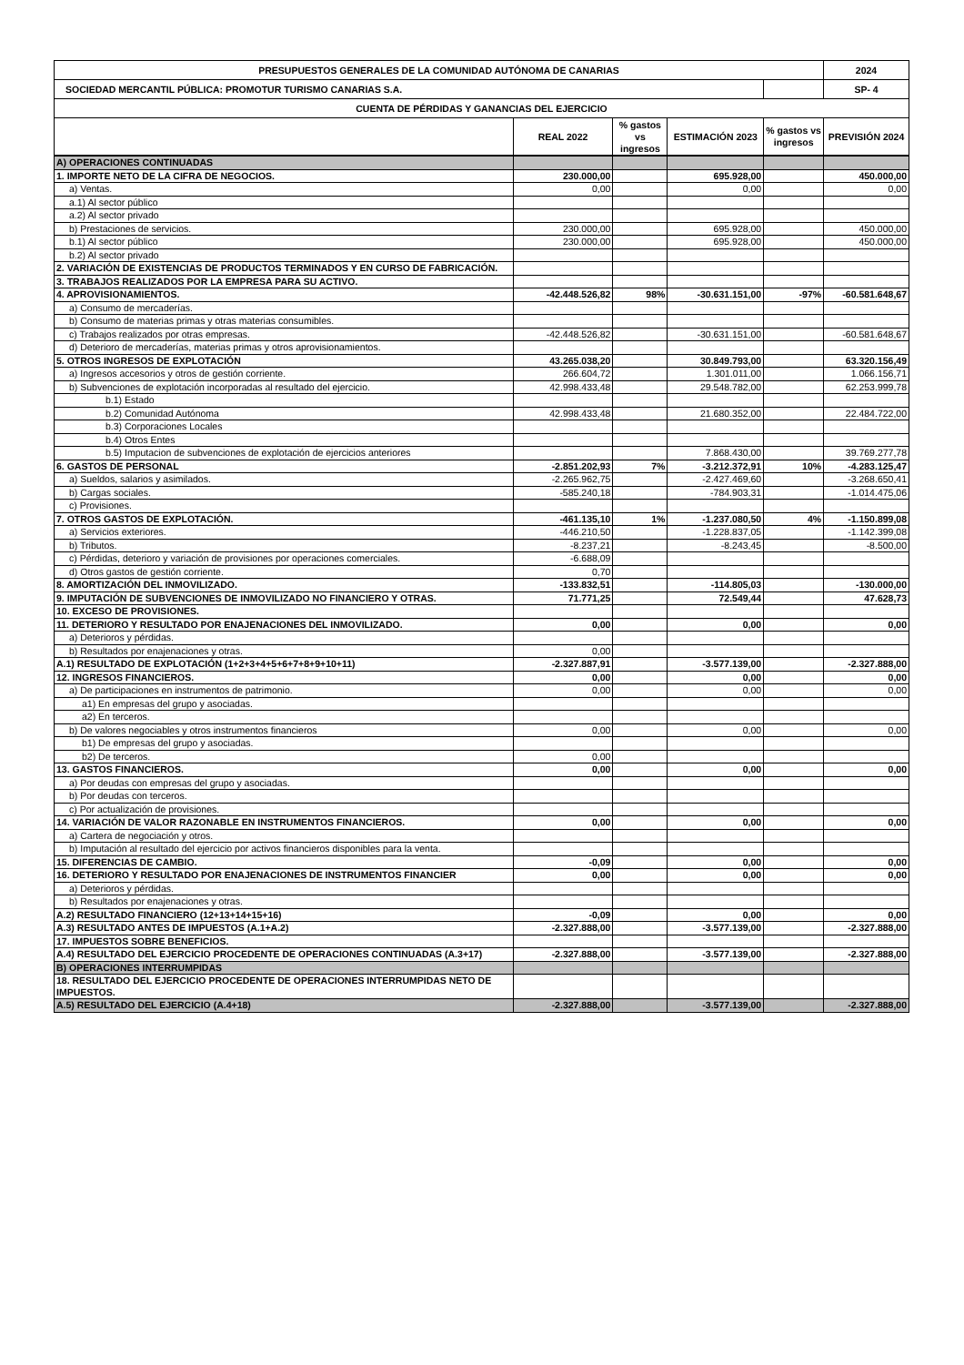| PRESUPUESTOS GENERALES DE LA COMUNIDAD AUTÓNOMA DE CANARIAS | | | | | 2024 |
| --- | --- | --- | --- | --- | --- |
| SOCIEDAD MERCANTIL PÚBLICA: PROMOTUR TURISMO CANARIAS S.A. | | | | | SP- 4 |
| CUENTA DE PÉRDIDAS Y GANANCIAS DEL EJERCICIO | | | | | |
| | REAL 2022 | % gastos vs ingresos | ESTIMACIÓN 2023 | % gastos vs ingresos | PREVISIÓN 2024 |
| A) OPERACIONES CONTINUADAS | | | | | |
| 1. IMPORTE NETO DE LA CIFRA DE NEGOCIOS. | 230.000,00 | | 695.928,00 | | 450.000,00 |
| a) Ventas. | 0,00 | | 0,00 | | 0,00 |
| a.1) Al sector público | | | | | |
| a.2) Al sector privado | | | | | |
| b) Prestaciones de servicios. | 230.000,00 | | 695.928,00 | | 450.000,00 |
| b.1) Al sector público | 230.000,00 | | 695.928,00 | | 450.000,00 |
| b.2) Al sector privado | | | | | |
| 2. VARIACIÓN DE EXISTENCIAS DE PRODUCTOS TERMINADOS Y EN CURSO DE FABRICACIÓN. | | | | | |
| 3. TRABAJOS REALIZADOS POR LA EMPRESA PARA SU ACTIVO. | | | | | |
| 4. APROVISIONAMIENTOS. | -42.448.526,82 | 98% | -30.631.151,00 | -97% | -60.581.648,67 |
| a) Consumo de mercaderías. | | | | | |
| b) Consumo de materias primas y otras materias consumibles. | | | | | |
| c) Trabajos realizados por otras empresas. | -42.448.526,82 | | -30.631.151,00 | | -60.581.648,67 |
| d) Deterioro de mercaderías, materias primas y otros aprovisionamientos. | | | | | |
| 5. OTROS INGRESOS DE EXPLOTACIÓN | 43.265.038,20 | | 30.849.793,00 | | 63.320.156,49 |
| a) Ingresos accesorios y otros de gestión corriente. | 266.604,72 | | 1.301.011,00 | | 1.066.156,71 |
| b) Subvenciones de explotación incorporadas al resultado del ejercicio. | 42.998.433,48 | | 29.548.782,00 | | 62.253.999,78 |
| b.1) Estado | | | | | |
| b.2) Comunidad Autónoma | 42.998.433,48 | | 21.680.352,00 | | 22.484.722,00 |
| b.3) Corporaciones Locales | | | | | |
| b.4) Otros Entes | | | | | |
| b.5) Imputacion de subvenciones de explotación de ejercicios anteriores | | | 7.868.430,00 | | 39.769.277,78 |
| 6. GASTOS DE PERSONAL | -2.851.202,93 | 7% | -3.212.372,91 | 10% | -4.283.125,47 |
| a) Sueldos, salarios y asimilados. | -2.265.962,75 | | -2.427.469,60 | | -3.268.650,41 |
| b) Cargas sociales. | -585.240,18 | | -784.903,31 | | -1.014.475,06 |
| c) Provisiones. | | | | | |
| 7. OTROS GASTOS DE EXPLOTACIÓN. | -461.135,10 | 1% | -1.237.080,50 | 4% | -1.150.899,08 |
| a) Servicios exteriores. | -446.210,50 | | -1.228.837,05 | | -1.142.399,08 |
| b) Tributos. | -8.237,21 | | -8.243,45 | | -8.500,00 |
| c) Pérdidas, deterioro y variación de provisiones por operaciones comerciales. | -6.688,09 | | | | |
| d) Otros gastos de gestión corriente. | 0,70 | | | | |
| 8. AMORTIZACIÓN DEL INMOVILIZADO. | -133.832,51 | | -114.805,03 | | -130.000,00 |
| 9. IMPUTACIÓN DE SUBVENCIONES DE INMOVILIZADO NO FINANCIERO Y OTRAS. | 71.771,25 | | 72.549,44 | | 47.628,73 |
| 10. EXCESO DE PROVISIONES. | | | | | |
| 11. DETERIORO Y RESULTADO POR ENAJENACIONES DEL INMOVILIZADO. | 0,00 | | 0,00 | | 0,00 |
| a) Deterioros y pérdidas. | | | | | |
| b) Resultados por enajenaciones y otras. | 0,00 | | | | |
| A.1) RESULTADO DE EXPLOTACIÓN (1+2+3+4+5+6+7+8+9+10+11) | -2.327.887,91 | | -3.577.139,00 | | -2.327.888,00 |
| 12. INGRESOS FINANCIEROS. | 0,00 | | 0,00 | | 0,00 |
| a) De participaciones en instrumentos de patrimonio. | 0,00 | | 0,00 | | 0,00 |
| a1) En empresas del grupo y asociadas. | | | | | |
| a2) En terceros. | | | | | |
| b) De valores negociables y otros instrumentos financieros | 0,00 | | 0,00 | | 0,00 |
| b1) De empresas del grupo y asociadas. | | | | | |
| b2) De terceros. | 0,00 | | | | |
| 13. GASTOS FINANCIEROS. | 0,00 | | 0,00 | | 0,00 |
| a) Por deudas con empresas del grupo y asociadas. | | | | | |
| b) Por deudas con terceros. | | | | | |
| c) Por actualización de provisiones. | | | | | |
| 14. VARIACIÓN DE VALOR RAZONABLE EN INSTRUMENTOS FINANCIEROS. | 0,00 | | 0,00 | | 0,00 |
| a) Cartera de negociación y otros. | | | | | |
| b) Imputación al resultado del ejercicio por activos financieros disponibles para la venta. | | | | | |
| 15. DIFERENCIAS DE CAMBIO. | -0,09 | | 0,00 | | 0,00 |
| 16. DETERIORO Y RESULTADO POR ENAJENACIONES DE INSTRUMENTOS FINANCIER | 0,00 | | 0,00 | | 0,00 |
| a) Deterioros y pérdidas. | | | | | |
| b) Resultados por enajenaciones y otras. | | | | | |
| A.2) RESULTADO FINANCIERO (12+13+14+15+16) | -0,09 | | 0,00 | | 0,00 |
| A.3) RESULTADO ANTES DE IMPUESTOS (A.1+A.2) | -2.327.888,00 | | -3.577.139,00 | | -2.327.888,00 |
| 17. IMPUESTOS SOBRE BENEFICIOS. | | | | | |
| A.4) RESULTADO DEL EJERCICIO PROCEDENTE DE OPERACIONES CONTINUADAS (A.3+17) | -2.327.888,00 | | -3.577.139,00 | | -2.327.888,00 |
| B) OPERACIONES INTERRUMPIDAS | | | | | |
| 18. RESULTADO DEL EJERCICIO PROCEDENTE DE OPERACIONES INTERRUMPIDAS NETO DE IMPUESTOS. | | | | | |
| A.5) RESULTADO DEL EJERCICIO (A.4+18) | -2.327.888,00 | | -3.577.139,00 | | -2.327.888,00 |